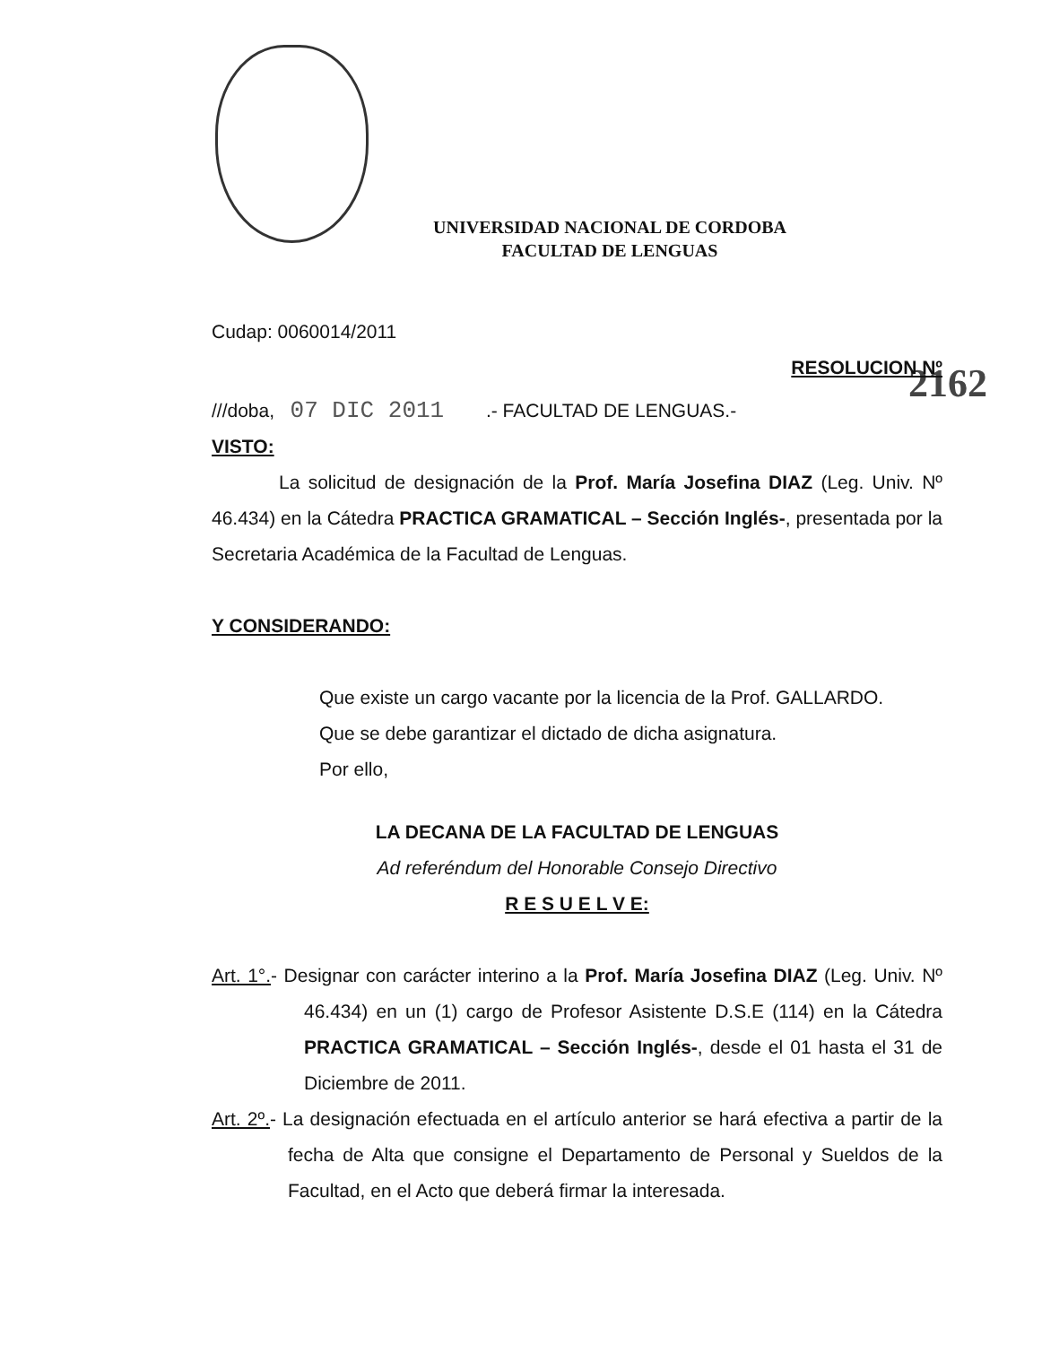UNIVERSIDAD NACIONAL DE CORDOBA
FACULTAD DE LENGUAS
Cudap: 0060014/2011
RESOLUCION Nº
///doba, 07 DIC 2011 .- FACULTAD DE LENGUAS.- 2162
VISTO:
La solicitud de designación de la Prof. María Josefina DIAZ (Leg. Univ. Nº 46.434) en la Cátedra PRACTICA GRAMATICAL – Sección Inglés-, presentada por la Secretaria Académica de la Facultad de Lenguas.
Y CONSIDERANDO:
Que existe un cargo vacante por la licencia de la Prof. GALLARDO.
Que se debe garantizar el dictado de dicha asignatura.
Por ello,
LA DECANA DE LA FACULTAD DE LENGUAS
Ad referéndum del Honorable Consejo Directivo
R E S U E L V E:
Art. 1°.- Designar con carácter interino a la Prof. María Josefina DIAZ (Leg. Univ. Nº 46.434) en un (1) cargo de Profesor Asistente D.S.E (114) en la Cátedra PRACTICA GRAMATICAL – Sección Inglés-, desde el 01 hasta el 31 de Diciembre de 2011.
Art. 2º.- La designación efectuada en el artículo anterior se hará efectiva a partir de la fecha de Alta que consigne el Departamento de Personal y Sueldos de la Facultad, en el Acto que deberá firmar la interesada.